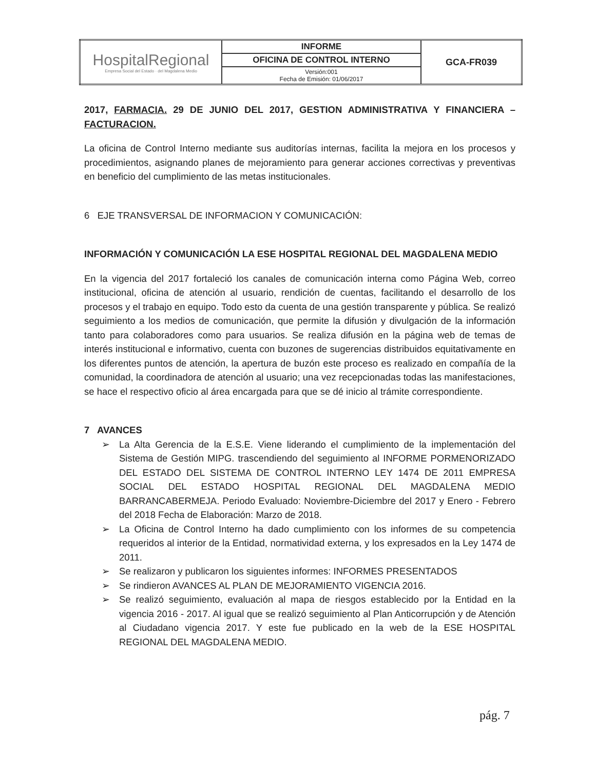| HospitalRegional Empresa Social del Estado · del Magdalena Medio | INFORME | GCA-FR039 |
| | OFICINA DE CONTROL INTERNO | |
| | Versión:001 Fecha de Emisión: 01/06/2017 | |
2017, FARMACIA. 29 DE JUNIO DEL 2017, GESTION ADMINISTRATIVA Y FINANCIERA – FACTURACION.
La oficina de Control Interno mediante sus auditorías internas, facilita la mejora en los procesos y procedimientos, asignando planes de mejoramiento para generar acciones correctivas y preventivas en beneficio del cumplimiento de las metas institucionales.
6 EJE TRANSVERSAL DE INFORMACION Y COMUNICACIÓN:
INFORMACIÓN Y COMUNICACIÓN LA ESE HOSPITAL REGIONAL DEL MAGDALENA MEDIO
En la vigencia del 2017 fortaleció los canales de comunicación interna como Página Web, correo institucional, oficina de atención al usuario, rendición de cuentas, facilitando el desarrollo de los procesos y el trabajo en equipo. Todo esto da cuenta de una gestión transparente y pública. Se realizó seguimiento a los medios de comunicación, que permite la difusión y divulgación de la información tanto para colaboradores como para usuarios. Se realiza difusión en la página web de temas de interés institucional e informativo, cuenta con buzones de sugerencias distribuidos equitativamente en los diferentes puntos de atención, la apertura de buzón este proceso es realizado en compañía de la comunidad, la coordinadora de atención al usuario; una vez recepcionadas todas las manifestaciones, se hace el respectivo oficio al área encargada para que se dé inicio al trámite correspondiente.
7 AVANCES
➢ La Alta Gerencia de la E.S.E. Viene liderando el cumplimiento de la implementación del Sistema de Gestión MIPG. trascendiendo del seguimiento al INFORME PORMENORIZADO DEL ESTADO DEL SISTEMA DE CONTROL INTERNO LEY 1474 DE 2011 EMPRESA SOCIAL DEL ESTADO HOSPITAL REGIONAL DEL MAGDALENA MEDIO BARRANCABERMEJA. Periodo Evaluado: Noviembre-Diciembre del 2017 y Enero - Febrero del 2018 Fecha de Elaboración: Marzo de 2018.
➢ La Oficina de Control Interno ha dado cumplimiento con los informes de su competencia requeridos al interior de la Entidad, normatividad externa, y los expresados en la Ley 1474 de 2011.
➢ Se realizaron y publicaron los siguientes informes: INFORMES PRESENTADOS
➢ Se rindieron AVANCES AL PLAN DE MEJORAMIENTO VIGENCIA 2016.
➢ Se realizó seguimiento, evaluación al mapa de riesgos establecido por la Entidad en la vigencia 2016 - 2017. Al igual que se realizó seguimiento al Plan Anticorrupción y de Atención al Ciudadano vigencia 2017. Y este fue publicado en la web de la ESE HOSPITAL REGIONAL DEL MAGDALENA MEDIO.
pág. 7